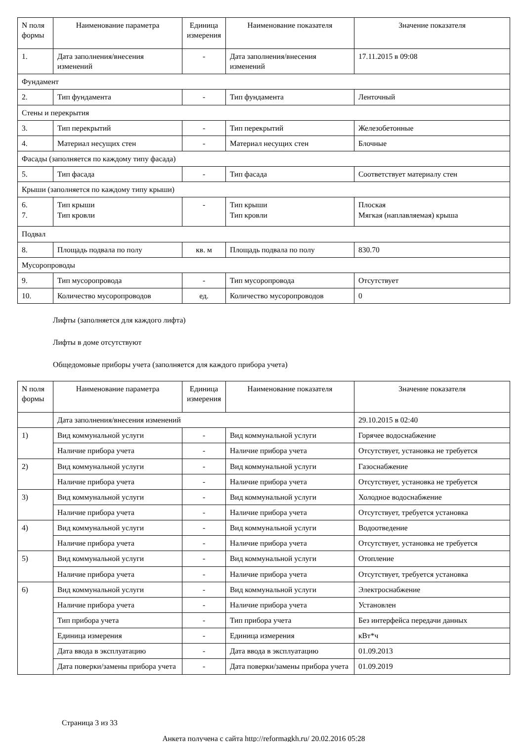| N поля формы | Наименование параметра | Единица измерения | Наименование показателя | Значение показателя |
| --- | --- | --- | --- | --- |
| 1. | Дата заполнения/внесения изменений | - | Дата заполнения/внесения изменений | 17.11.2015 в 09:08 |
| Фундамент | | | | |
| 2. | Тип фундамента | - | Тип фундамента | Ленточный |
| Стены и перекрытия | | | | |
| 3. | Тип перекрытий | - | Тип перекрытий | Железобетонные |
| 4. | Материал несущих стен | - | Материал несущих стен | Блочные |
| Фасады (заполняется по каждому типу фасада) | | | | |
| 5. | Тип фасада | - | Тип фасада | Соответствует материалу стен |
| Крыши (заполняется по каждому типу крыши) | | | | |
| 6. 7. | Тип крыши Тип кровли | - | Тип крыши Тип кровли | Плоская Мягкая (наплавляемая) крыша |
| Подвал | | | | |
| 8. | Площадь подвала по полу | кв. м | Площадь подвала по полу | 830.70 |
| Мусоропроводы | | | | |
| 9. | Тип мусоропровода | - | Тип мусоропровода | Отсутствует |
| 10. | Количество мусоропроводов | ед. | Количество мусоропроводов | 0 |
Лифты (заполняется для каждого лифта)
Лифты в доме отсутствуют
Общедомовые приборы учета (заполняется для каждого прибора учета)
| N поля формы | Наименование параметра | Единица измерения | Наименование показателя | Значение показателя |
| --- | --- | --- | --- | --- |
| | Дата заполнения/внесения изменений | | | 29.10.2015 в 02:40 |
| 1) | Вид коммунальной услуги | - | Вид коммунальной услуги | Горячее водоснабжение |
| | Наличие прибора учета | - | Наличие прибора учета | Отсутствует, установка не требуется |
| 2) | Вид коммунальной услуги | - | Вид коммунальной услуги | Газоснабжение |
| | Наличие прибора учета | - | Наличие прибора учета | Отсутствует, установка не требуется |
| 3) | Вид коммунальной услуги | - | Вид коммунальной услуги | Холодное водоснабжение |
| | Наличие прибора учета | - | Наличие прибора учета | Отсутствует, требуется установка |
| 4) | Вид коммунальной услуги | - | Вид коммунальной услуги | Водоотведение |
| | Наличие прибора учета | - | Наличие прибора учета | Отсутствует, установка не требуется |
| 5) | Вид коммунальной услуги | - | Вид коммунальной услуги | Отопление |
| | Наличие прибора учета | - | Наличие прибора учета | Отсутствует, требуется установка |
| 6) | Вид коммунальной услуги | - | Вид коммунальной услуги | Электроснабжение |
| | Наличие прибора учета | - | Наличие прибора учета | Установлен |
| | Тип прибора учета | - | Тип прибора учета | Без интерфейса передачи данных |
| | Единица измерения | - | Единица измерения | кВт*ч |
| | Дата ввода в эксплуатацию | - | Дата ввода в эксплуатацию | 01.09.2013 |
| | Дата поверки/замены прибора учета | - | Дата поверки/замены прибора учета | 01.09.2019 |
Страница 3 из 33
Анкета получена с сайта http://reformagkh.ru/ 20.02.2016 05:28